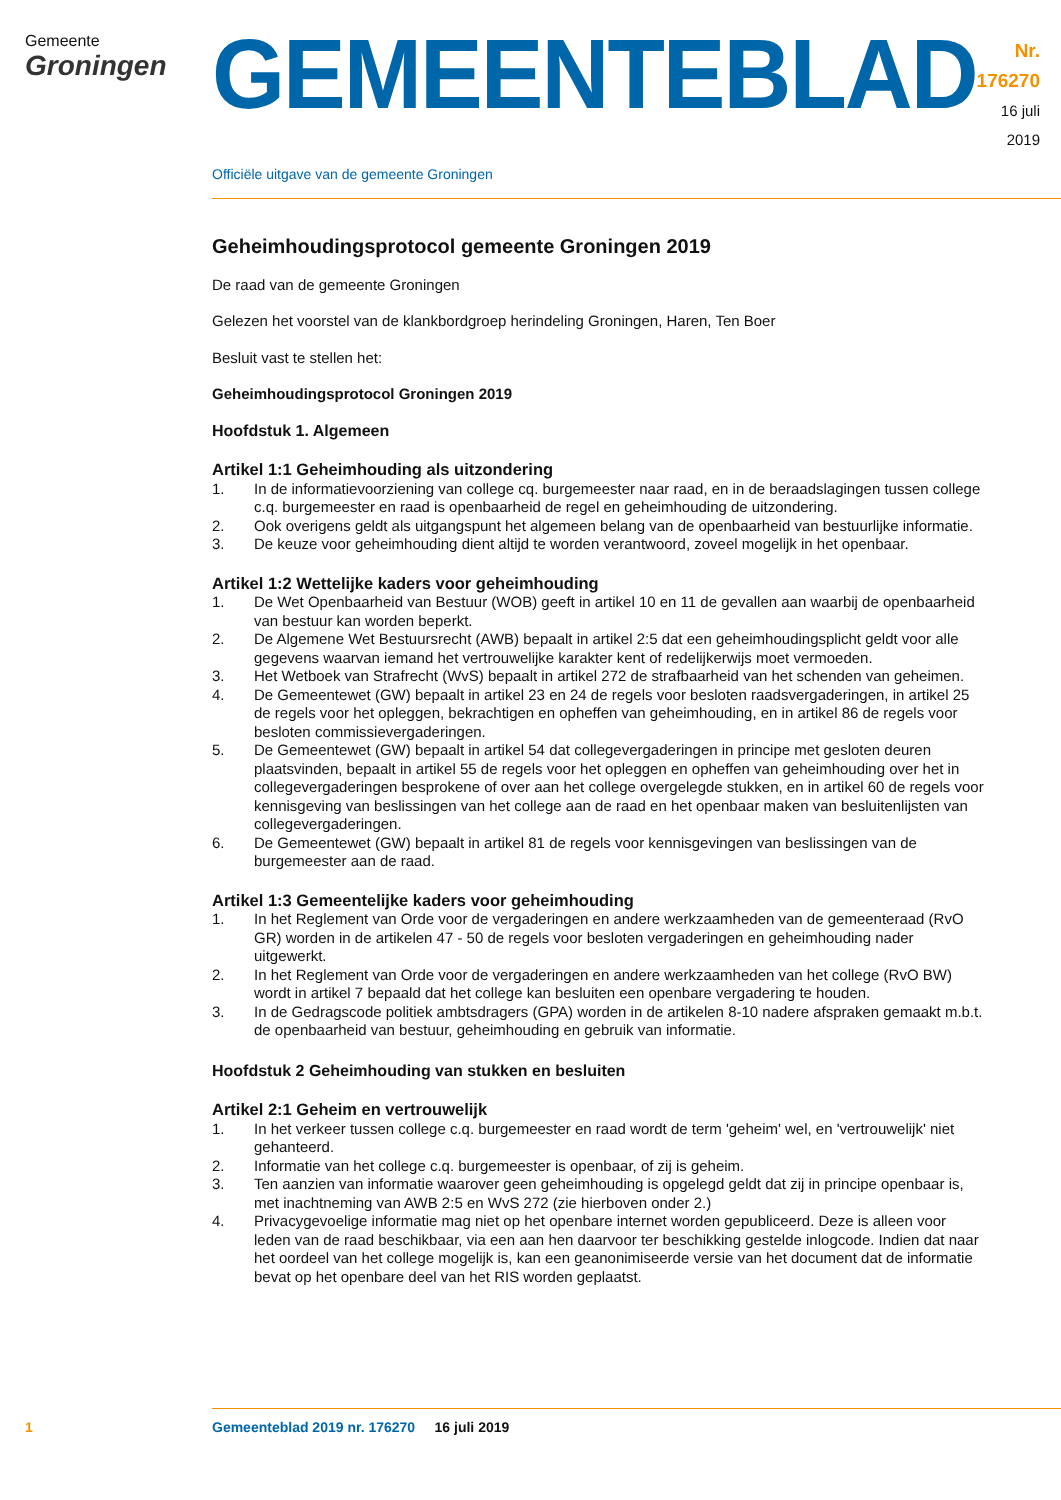Gemeente
Groningen
GEMEENTEBLAD
Nr. 176270
16 juli
2019
Officiële uitgave van de gemeente Groningen
Geheimhoudingsprotocol gemeente Groningen 2019
De raad van de gemeente Groningen
Gelezen het voorstel van de klankbordgroep herindeling Groningen, Haren, Ten Boer
Besluit vast te stellen het:
Geheimhoudingsprotocol Groningen 2019
Hoofdstuk 1. Algemeen
Artikel 1:1 Geheimhouding als uitzondering
1. In de informatievoorziening van college cq. burgemeester naar raad, en in de beraadslagingen tussen college c.q. burgemeester en raad is openbaarheid de regel en geheimhouding de uitzondering.
2. Ook overigens geldt als uitgangspunt het algemeen belang van de openbaarheid van bestuurlijke informatie.
3. De keuze voor geheimhouding dient altijd te worden verantwoord, zoveel mogelijk in het openbaar.
Artikel 1:2 Wettelijke kaders voor geheimhouding
1. De Wet Openbaarheid van Bestuur (WOB) geeft in artikel 10 en 11 de gevallen aan waarbij de openbaarheid van bestuur kan worden beperkt.
2. De Algemene Wet Bestuursrecht (AWB) bepaalt in artikel 2:5 dat een geheimhoudingsplicht geldt voor alle gegevens waarvan iemand het vertrouwelijke karakter kent of redelijkerwijs moet vermoeden.
3. Het Wetboek van Strafrecht (WvS) bepaalt in artikel 272 de strafbaarheid van het schenden van geheimen.
4. De Gemeentewet (GW) bepaalt in artikel 23 en 24 de regels voor besloten raadsvergaderingen, in artikel 25 de regels voor het opleggen, bekrachtigen en opheffen van geheimhouding, en in artikel 86 de regels voor besloten commissievergaderingen.
5. De Gemeentewet (GW) bepaalt in artikel 54 dat collegevergaderingen in principe met gesloten deuren plaatsvinden, bepaalt in artikel 55 de regels voor het opleggen en opheffen van geheimhouding over het in collegevergaderingen besprokene of over aan het college overgelegde stukken, en in artikel 60 de regels voor kennisgeving van beslissingen van het college aan de raad en het openbaar maken van besluitenlijsten van collegevergaderingen.
6. De Gemeentewet (GW) bepaalt in artikel 81 de regels voor kennisgevingen van beslissingen van de burgemeester aan de raad.
Artikel 1:3 Gemeentelijke kaders voor geheimhouding
1. In het Reglement van Orde voor de vergaderingen en andere werkzaamheden van de gemeenteraad (RvO GR) worden in de artikelen 47 - 50 de regels voor besloten vergaderingen en geheimhouding nader uitgewerkt.
2. In het Reglement van Orde voor de vergaderingen en andere werkzaamheden van het college (RvO BW) wordt in artikel 7 bepaald dat het college kan besluiten een openbare vergadering te houden.
3. In de Gedragscode politiek ambtsdragers (GPA) worden in de artikelen 8-10 nadere afspraken gemaakt m.b.t. de openbaarheid van bestuur, geheimhouding en gebruik van informatie.
Hoofdstuk 2 Geheimhouding van stukken en besluiten
Artikel 2:1 Geheim en vertrouwelijk
1. In het verkeer tussen college c.q. burgemeester en raad wordt de term 'geheim' wel, en 'vertrouwelijk' niet gehanteerd.
2. Informatie van het college c.q. burgemeester is openbaar, of zij is geheim.
3. Ten aanzien van informatie waarover geen geheimhouding is opgelegd geldt dat zij in principe openbaar is, met inachtneming van AWB 2:5 en WvS 272 (zie hierboven onder 2.)
4. Privacygevoelige informatie mag niet op het openbare internet worden gepubliceerd. Deze is alleen voor leden van de raad beschikbaar, via een aan hen daarvoor ter beschikking gestelde inlogcode. Indien dat naar het oordeel van het college mogelijk is, kan een geanonimiseerde versie van het document dat de informatie bevat op het openbare deel van het RIS worden geplaatst.
1 Gemeenteblad 2019 nr. 176270 16 juli 2019